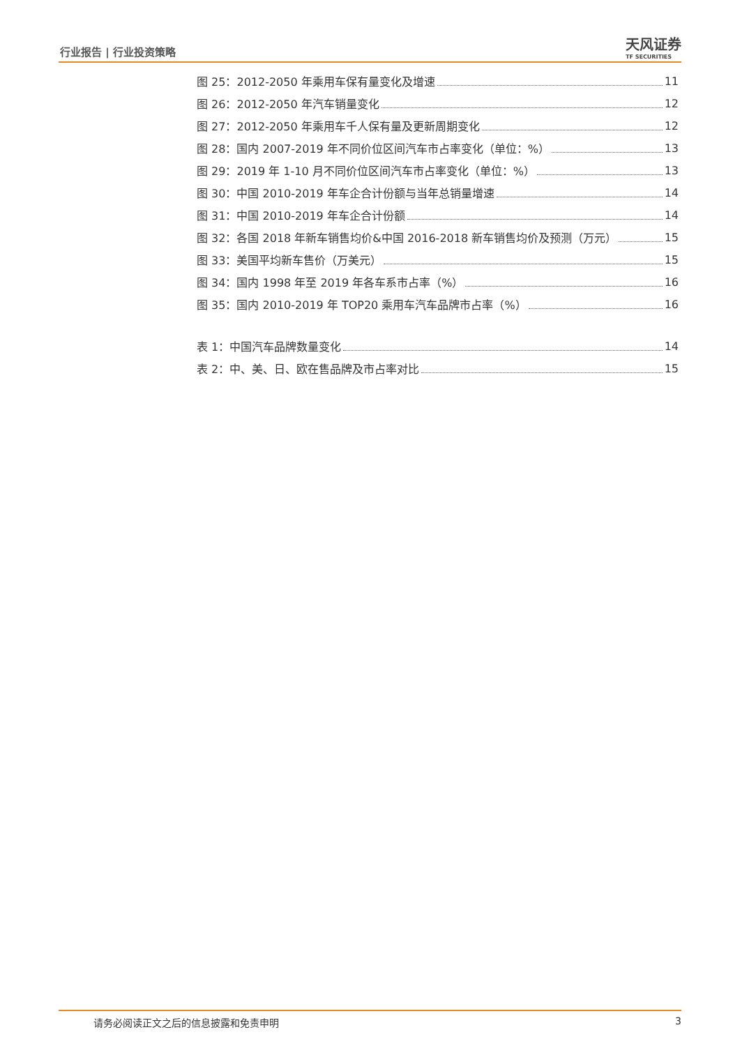行业报告 | 行业投资策略 天风证券
TF SECURITIES
图 25：2012-2050 年乘用车保有量变化及增速 11
图 26：2012-2050 年汽车销量变化 12
图 27：2012-2050 年乘用车千人保有量及更新周期变化 12
图 28：国内 2007-2019 年不同价位区间汽车市占率变化（单位：%） 13
图 29：2019 年 1-10 月不同价位区间汽车市占率变化（单位：%） 13
图 30：中国 2010-2019 年车企合计份额与当年总销量增速 14
图 31：中国 2010-2019 年车企合计份额 14
图 32：各国 2018 年新车销售均价&中国 2016-2018 新车销售均价及预测（万元） 15
图 33：美国平均新车售价（万美元） 15
图 34：国内 1998 年至 2019 年各车系市占率（%） 16
图 35：国内 2010-2019 年 TOP20 乘用车汽车品牌市占率（%） 16
表 1：中国汽车品牌数量变化 14
表 2：中、美、日、欧在售品牌及市占率对比 15
请务必阅读正文之后的信息披露和免责申明 3